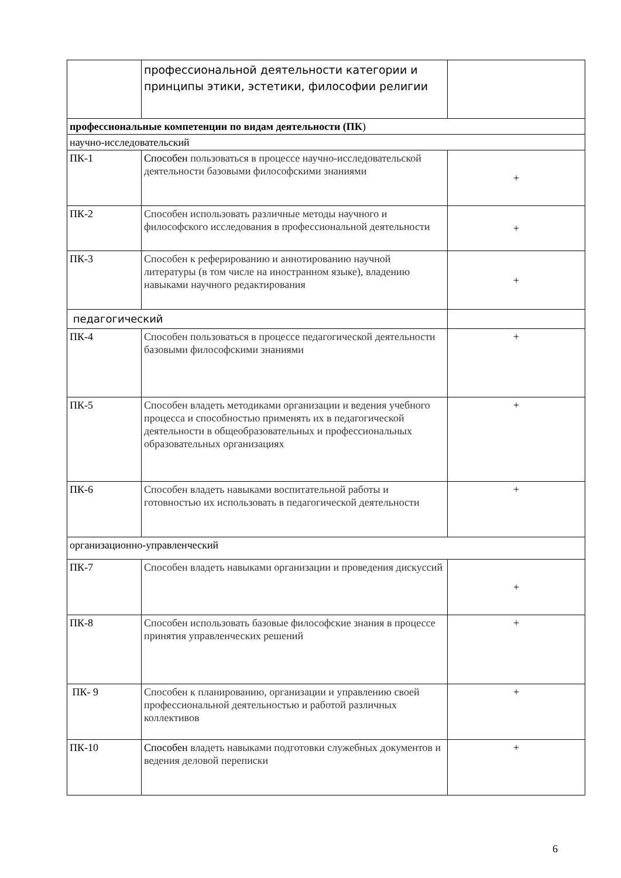| | профессиональной деятельности категории и принципы этики, эстетики, философии религии | |
| профессиональные компетенции по видам деятельности (ПК ) | | |
| научно-исследовательский | | |
| ПК-1 | Способен пользоваться в процессе научно-исследовательской деятельности базовыми философскими знаниями | + |
| ПК-2 | Способен использовать различные методы научного и философского исследования в профессиональной деятельности | + |
| ПК-3 | Способен к реферированию и аннотированию научной литературы (в том числе на иностранном языке), владению навыками научного редактирования | + |
| педагогический | | |
| ПК-4 | Способен пользоваться в процессе педагогической деятельности базовыми философскими знаниями | + |
| ПК-5 | Способен владеть методиками организации и ведения учебного процесса и способностью применять их в педагогической деятельности в общеобразовательных и профессиональных образовательных организациях | + |
| ПК-6 | Способен владеть навыками воспитательной работы и готовностью их использовать в педагогической деятельности | + |
| организационно-управленческий | | |
| ПК-7 | Способен владеть навыками организации и проведения дискуссий | + |
| ПК-8 | Способен использовать базовые философские знания в процессе принятия управленческих решений | + |
| ПК- 9 | Способен к планированию, организации и управлению своей профессиональной деятельностью и работой различных коллективов | + |
| ПК-10 | Способен владеть навыками подготовки служебных документов и ведения деловой переписки | + |
6